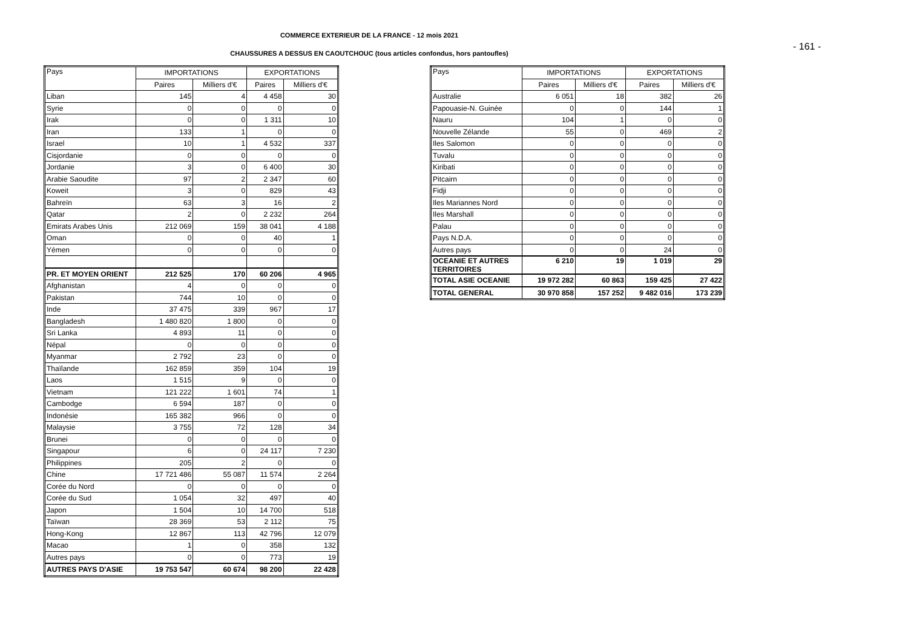COMMERCE EXTERIEUR DE LA FRANCE - 12 mois 2021
- 161 -
CHAUSSURES A DESSUS EN CAOUTCHOUC (tous articles confondus, hors pantoufles)
| Pays | IMPORTATIONS | | EXPORTATIONS | |
| --- | --- | --- | --- | --- |
| | Paires | Milliers d'€ | Paires | Milliers d'€ |
| Liban | 145 | 4 | 4 458 | 30 |
| Syrie | 0 | 0 | 0 | 0 |
| Irak | 0 | 0 | 1 311 | 10 |
| Iran | 133 | 1 | 0 | 0 |
| Israel | 10 | 1 | 4 532 | 337 |
| Cisjordanie | 0 | 0 | 0 | 0 |
| Jordanie | 3 | 0 | 6 400 | 30 |
| Arabie Saoudite | 97 | 2 | 2 347 | 60 |
| Koweit | 3 | 0 | 829 | 43 |
| Bahreïn | 63 | 3 | 16 | 2 |
| Qatar | 2 | 0 | 2 232 | 264 |
| Emirats Arabes Unis | 212 069 | 159 | 38 041 | 4 188 |
| Oman | 0 | 0 | 40 | 1 |
| Yémen | 0 | 0 | 0 | 0 |
| PR. ET MOYEN ORIENT | 212 525 | 170 | 60 206 | 4 965 |
| Afghanistan | 4 | 0 | 0 | 0 |
| Pakistan | 744 | 10 | 0 | 0 |
| Inde | 37 475 | 339 | 967 | 17 |
| Bangladesh | 1 480 820 | 1 800 | 0 | 0 |
| Sri Lanka | 4 893 | 11 | 0 | 0 |
| Népal | 0 | 0 | 0 | 0 |
| Myanmar | 2 792 | 23 | 0 | 0 |
| Thaïlande | 162 859 | 359 | 104 | 19 |
| Laos | 1 515 | 9 | 0 | 0 |
| Vietnam | 121 222 | 1 601 | 74 | 1 |
| Cambodge | 6 594 | 187 | 0 | 0 |
| Indonésie | 165 382 | 966 | 0 | 0 |
| Malaysie | 3 755 | 72 | 128 | 34 |
| Brunei | 0 | 0 | 0 | 0 |
| Singapour | 6 | 0 | 24 117 | 7 230 |
| Philippines | 205 | 2 | 0 | 0 |
| Chine | 17 721 486 | 55 087 | 11 574 | 2 264 |
| Corée du Nord | 0 | 0 | 0 | 0 |
| Corée du Sud | 1 054 | 32 | 497 | 40 |
| Japon | 1 504 | 10 | 14 700 | 518 |
| Taïwan | 28 369 | 53 | 2 112 | 75 |
| Hong-Kong | 12 867 | 113 | 42 796 | 12 079 |
| Macao | 1 | 0 | 358 | 132 |
| Autres pays | 0 | 0 | 773 | 19 |
| AUTRES PAYS D'ASIE | 19 753 547 | 60 674 | 98 200 | 22 428 |
| Pays | IMPORTATIONS | | EXPORTATIONS | |
| --- | --- | --- | --- | --- |
| | Paires | Milliers d'€ | Paires | Milliers d'€ |
| Australie | 6 051 | 18 | 382 | 26 |
| Papouasie-N. Guinée | 0 | 0 | 144 | 1 |
| Nauru | 104 | 1 | 0 | 0 |
| Nouvelle Zélande | 55 | 0 | 469 | 2 |
| Iles Salomon | 0 | 0 | 0 | 0 |
| Tuvalu | 0 | 0 | 0 | 0 |
| Kiribati | 0 | 0 | 0 | 0 |
| Pitcairn | 0 | 0 | 0 | 0 |
| Fidji | 0 | 0 | 0 | 0 |
| Iles Mariannes Nord | 0 | 0 | 0 | 0 |
| Iles Marshall | 0 | 0 | 0 | 0 |
| Palau | 0 | 0 | 0 | 0 |
| Pays N.D.A. | 0 | 0 | 0 | 0 |
| Autres pays | 0 | 0 | 24 | 0 |
| OCEANIE ET AUTRES TERRITOIRES | 6 210 | 19 | 1 019 | 29 |
| TOTAL ASIE OCEANIE | 19 972 282 | 60 863 | 159 425 | 27 422 |
| TOTAL GENERAL | 30 970 858 | 157 252 | 9 482 016 | 173 239 |